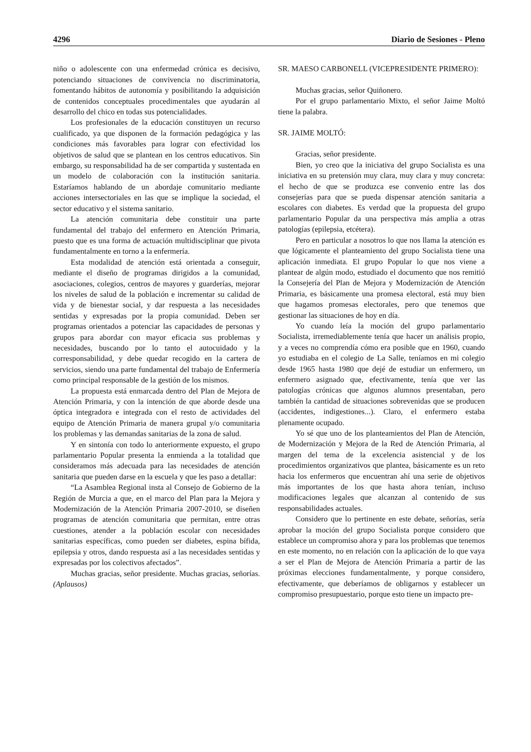4296 Diario de Sesiones - Pleno
niño o adolescente con una enfermedad crónica es decisivo, potenciando situaciones de convivencia no discriminatoria, fomentando hábitos de autonomía y posibilitando la adquisición de contenidos conceptuales procedimentales que ayudarán al desarrollo del chico en todas sus potencialidades.
Los profesionales de la educación constituyen un recurso cualificado, ya que disponen de la formación pedagógica y las condiciones más favorables para lograr con efectividad los objetivos de salud que se plantean en los centros educativos. Sin embargo, su responsabilidad ha de ser compartida y sustentada en un modelo de colaboración con la institución sanitaria. Estaríamos hablando de un abordaje comunitario mediante acciones intersectoriales en las que se implique la sociedad, el sector educativo y el sistema sanitario.
La atención comunitaria debe constituir una parte fundamental del trabajo del enfermero en Atención Primaria, puesto que es una forma de actuación multidisciplinar que pivota fundamentalmente en torno a la enfermería.
Esta modalidad de atención está orientada a conseguir, mediante el diseño de programas dirigidos a la comunidad, asociaciones, colegios, centros de mayores y guarderías, mejorar los niveles de salud de la población e incrementar su calidad de vida y de bienestar social, y dar respuesta a las necesidades sentidas y expresadas por la propia comunidad. Deben ser programas orientados a potenciar las capacidades de personas y grupos para abordar con mayor eficacia sus problemas y necesidades, buscando por lo tanto el autocuidado y la corresponsabilidad, y debe quedar recogido en la cartera de servicios, siendo una parte fundamental del trabajo de Enfermería como principal responsable de la gestión de los mismos.
La propuesta está enmarcada dentro del Plan de Mejora de Atención Primaria, y con la intención de que aborde desde una óptica integradora e integrada con el resto de actividades del equipo de Atención Primaria de manera grupal y/o comunitaria los problemas y las demandas sanitarias de la zona de salud.
Y en sintonía con todo lo anteriormente expuesto, el grupo parlamentario Popular presenta la enmienda a la totalidad que consideramos más adecuada para las necesidades de atención sanitaria que pueden darse en la escuela y que les paso a detallar:
“La Asamblea Regional insta al Consejo de Gobierno de la Región de Murcia a que, en el marco del Plan para la Mejora y Modernización de la Atención Primaria 2007-2010, se diseñen programas de atención comunitaria que permitan, entre otras cuestiones, atender a la población escolar con necesidades sanitarias específicas, como pueden ser diabetes, espina bífida, epilepsia y otros, dando respuesta así a las necesidades sentidas y expresadas por los colectivos afectados”.
Muchas gracias, señor presidente. Muchas gracias, señorías. (Aplausos)
SR. MAESO CARBONELL (VICEPRESIDENTE PRIMERO):
Muchas gracias, señor Quiñonero.
Por el grupo parlamentario Mixto, el señor Jaime Moltó tiene la palabra.
SR. JAIME MOLTÓ:
Gracias, señor presidente.
Bien, yo creo que la iniciativa del grupo Socialista es una iniciativa en su pretensión muy clara, muy clara y muy concreta: el hecho de que se produzca ese convenio entre las dos consejerías para que se pueda dispensar atención sanitaria a escolares con diabetes. Es verdad que la propuesta del grupo parlamentario Popular da una perspectiva más amplia a otras patologías (epilepsia, etcétera).
Pero en particular a nosotros lo que nos llama la atención es que lógicamente el planteamiento del grupo Socialista tiene una aplicación inmediata. El grupo Popular lo que nos viene a plantear de algún modo, estudiado el documento que nos remitió la Consejería del Plan de Mejora y Modernización de Atención Primaria, es básicamente una promesa electoral, está muy bien que hagamos promesas electorales, pero que tenemos que gestionar las situaciones de hoy en día.
Yo cuando leía la moción del grupo parlamentario Socialista, irremediablemente tenía que hacer un análisis propio, y a veces no comprendía cómo era posible que en 1960, cuando yo estudiaba en el colegio de La Salle, teníamos en mi colegio desde 1965 hasta 1980 que dejé de estudiar un enfermero, un enfermero asignado que, efectivamente, tenía que ver las patologías crónicas que algunos alumnos presentaban, pero también la cantidad de situaciones sobrevenidas que se producen (accidentes, indigestiones...). Claro, el enfermero estaba plenamente ocupado.
Yo sé que uno de los planteamientos del Plan de Atención, de Modernización y Mejora de la Red de Atención Primaria, al margen del tema de la excelencia asistencial y de los procedimientos organizativos que plantea, básicamente es un reto hacia los enfermeros que encuentran ahí una serie de objetivos más importantes de los que hasta ahora tenían, incluso modificaciones legales que alcanzan al contenido de sus responsabilidades actuales.
Considero que lo pertinente en este debate, señorías, sería aprobar la moción del grupo Socialista porque considero que establece un compromiso ahora y para los problemas que tenemos en este momento, no en relación con la aplicación de lo que vaya a ser el Plan de Mejora de Atención Primaria a partir de las próximas elecciones fundamentalmente, y porque considero, efectivamente, que deberíamos de obligarnos y establecer un compromiso presupuestario, porque esto tiene un impacto pre-